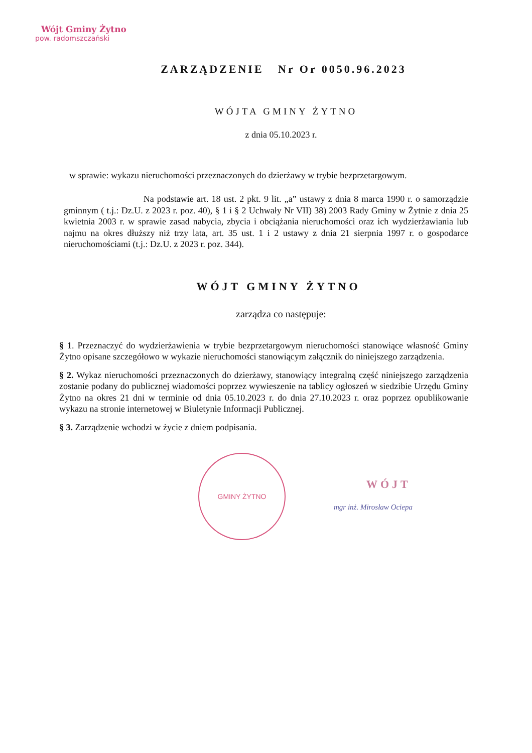Wójt Gminy Żytno
pow. radomszczański
ZARZĄDZENIE Nr Or 0050.96.2023
WÓJTA GMINY ŻYTNO
z dnia 05.10.2023 r.
w sprawie: wykazu nieruchomości przeznaczonych do dzierżawy w trybie bezprzetargowym.
Na podstawie art. 18 ust. 2 pkt. 9 lit. „a” ustawy z dnia 8 marca 1990 r. o samorządzie gminnym ( t.j.: Dz.U. z 2023 r. poz. 40), § 1 i § 2 Uchwały Nr VII) 38) 2003 Rady Gminy w Żytnie z dnia 25 kwietnia 2003 r. w sprawie zasad nabycia, zbycia i obciążania nieruchomości oraz ich wydzierżawiania lub najmu na okres dłuższy niż trzy lata, art. 35 ust. 1 i 2 ustawy z dnia 21 sierpnia 1997 r. o gospodarce nieruchomościami (t.j.: Dz.U. z 2023 r. poz. 344).
WÓJT GMINY ŻYTNO
zarządza co następuje:
§ 1. Przeznaczyć do wydzierżawienia w trybie bezprzetargowym nieruchomości stanowiące własność Gminy Żytno opisane szczegółowo w wykazie nieruchomości stanowiącym załącznik do niniejszego zarządzenia.
§ 2. Wykaz nieruchomości przeznaczonych do dzierżawy, stanowiący integralną część niniejszego zarządzenia zostanie podany do publicznej wiadomości poprzez wywieszenie na tablicy ogłoszeń w siedzibie Urzędu Gminy Żytno na okres 21 dni w terminie od dnia 05.10.2023 r. do dnia 27.10.2023 r. oraz poprzez opublikowanie wykazu na stronie internetowej w Biuletynie Informacji Publicznej.
§ 3. Zarządzenie wchodzi w życie z dniem podpisania.
GMINY ŻYTNO
WÓJT
mgr inż. Mirosław Ociepa